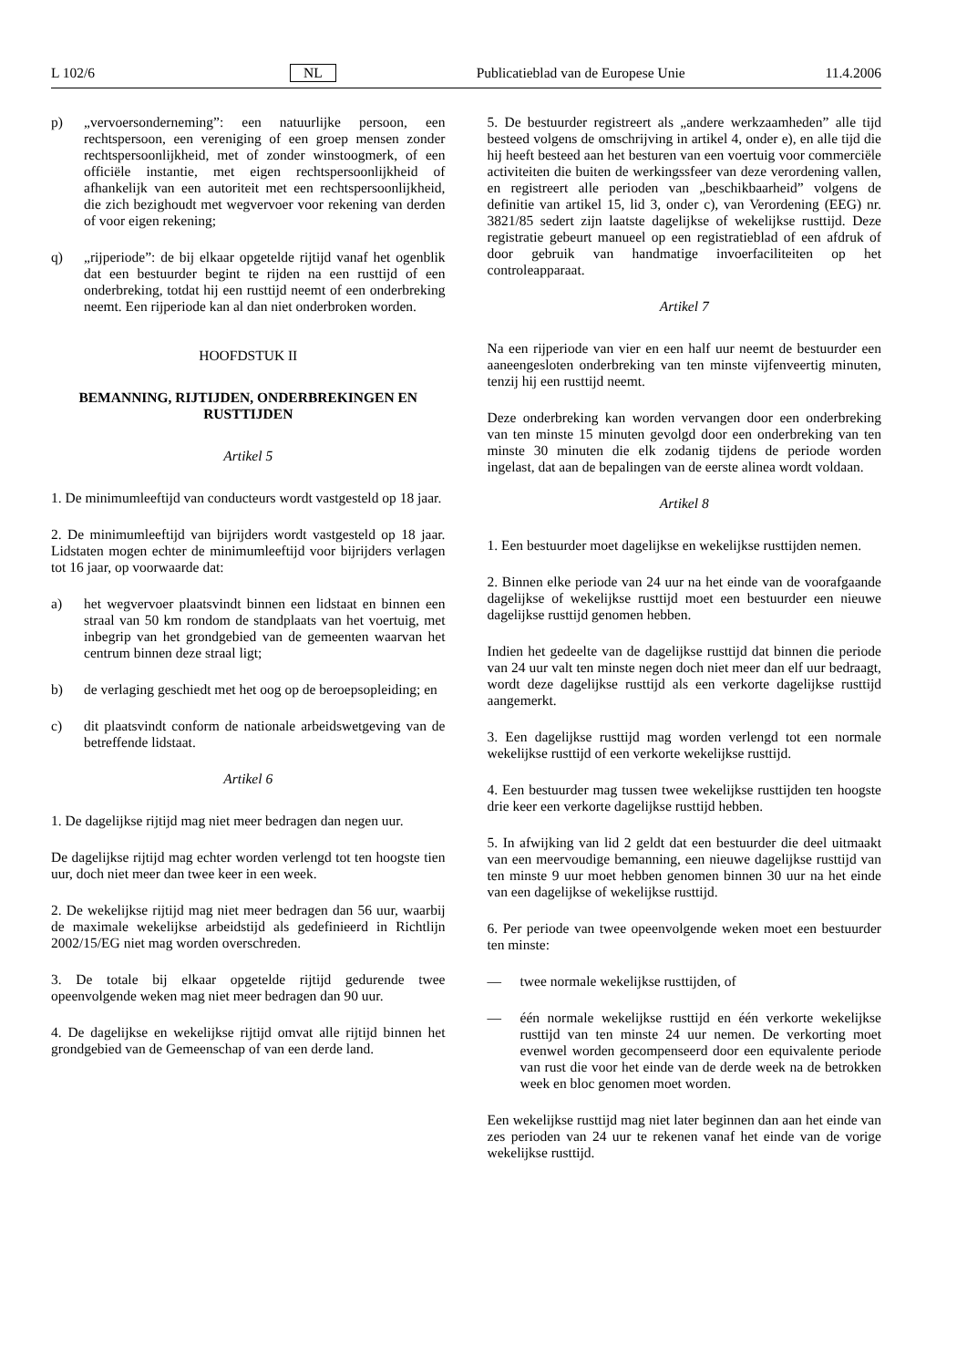L 102/6 NL Publicatieblad van de Europese Unie 11.4.2006
p) „vervoersonderneming”: een natuurlijke persoon, een rechtspersoon, een vereniging of een groep mensen zonder rechtspersoonlijkheid, met of zonder winstoogmerk, of een officiële instantie, met eigen rechtspersoonlijkheid of afhankelijk van een autoriteit met een rechtspersoonlijkheid, die zich bezighoudt met wegvervoer voor rekening van derden of voor eigen rekening;
q) „rijperiode”: de bij elkaar opgetelde rijtijd vanaf het ogenblik dat een bestuurder begint te rijden na een rusttijd of een onderbreking, totdat hij een rusttijd neemt of een onderbreking neemt. Een rijperiode kan al dan niet onderbroken worden.
HOOFDSTUK II
BEMANNING, RIJTIJDEN, ONDERBREKINGEN EN RUSTTIJDEN
Artikel 5
1. De minimumleeftijd van conducteurs wordt vastgesteld op 18 jaar.
2. De minimumleeftijd van bijrijders wordt vastgesteld op 18 jaar. Lidstaten mogen echter de minimumleeftijd voor bijrijders verlagen tot 16 jaar, op voorwaarde dat:
a) het wegvervoer plaatsvindt binnen een lidstaat en binnen een straal van 50 km rondom de standplaats van het voertuig, met inbegrip van het grondgebied van de gemeenten waarvan het centrum binnen deze straal ligt;
b) de verlaging geschiedt met het oog op de beroepsopleiding; en
c) dit plaatsvindt conform de nationale arbeidswetgeving van de betreffende lidstaat.
Artikel 6
1. De dagelijkse rijtijd mag niet meer bedragen dan negen uur.
De dagelijkse rijtijd mag echter worden verlengd tot ten hoogste tien uur, doch niet meer dan twee keer in een week.
2. De wekelijkse rijtijd mag niet meer bedragen dan 56 uur, waarbij de maximale wekelijkse arbeidstijd als gedefinieerd in Richtlijn 2002/15/EG niet mag worden overschreden.
3. De totale bij elkaar opgetelde rijtijd gedurende twee opeenvolgende weken mag niet meer bedragen dan 90 uur.
4. De dagelijkse en wekelijkse rijtijd omvat alle rijtijd binnen het grondgebied van de Gemeenschap of van een derde land.
5. De bestuurder registreert als „andere werkzaamheden” alle tijd besteed volgens de omschrijving in artikel 4, onder e), en alle tijd die hij heeft besteed aan het besturen van een voertuig voor commerciële activiteiten die buiten de werkingssfeer van deze verordening vallen, en registreert alle perioden van „beschikbaarheid” volgens de definitie van artikel 15, lid 3, onder c), van Verordening (EEG) nr. 3821/85 sedert zijn laatste dagelijkse of wekelijkse rusttijd. Deze registratie gebeurt manueel op een registratieblad of een afdruk of door gebruik van handmatige invoerfaciliteiten op het controleapparaat.
Artikel 7
Na een rijperiode van vier en een half uur neemt de bestuurder een aaneengesloten onderbreking van ten minste vijfenveertig minuten, tenzij hij een rusttijd neemt.
Deze onderbreking kan worden vervangen door een onderbreking van ten minste 15 minuten gevolgd door een onderbreking van ten minste 30 minuten die elk zodanig tijdens de periode worden ingelast, dat aan de bepalingen van de eerste alinea wordt voldaan.
Artikel 8
1. Een bestuurder moet dagelijkse en wekelijkse rusttijden nemen.
2. Binnen elke periode van 24 uur na het einde van de voorafgaande dagelijkse of wekelijkse rusttijd moet een bestuurder een nieuwe dagelijkse rusttijd genomen hebben.
Indien het gedeelte van de dagelijkse rusttijd dat binnen die periode van 24 uur valt ten minste negen doch niet meer dan elf uur bedraagt, wordt deze dagelijkse rusttijd als een verkorte dagelijkse rusttijd aangemerkt.
3. Een dagelijkse rusttijd mag worden verlengd tot een normale wekelijkse rusttijd of een verkorte wekelijkse rusttijd.
4. Een bestuurder mag tussen twee wekelijkse rusttijden ten hoogste drie keer een verkorte dagelijkse rusttijd hebben.
5. In afwijking van lid 2 geldt dat een bestuurder die deel uitmaakt van een meervoudige bemanning, een nieuwe dagelijkse rusttijd van ten minste 9 uur moet hebben genomen binnen 30 uur na het einde van een dagelijkse of wekelijkse rusttijd.
6. Per periode van twee opeenvolgende weken moet een bestuurder ten minste:
— twee normale wekelijkse rusttijden, of
— één normale wekelijkse rusttijd en één verkorte wekelijkse rusttijd van ten minste 24 uur nemen. De verkorting moet evenwel worden gecompenseerd door een equivalente periode van rust die voor het einde van de derde week na de betrokken week en bloc genomen moet worden.
Een wekelijkse rusttijd mag niet later beginnen dan aan het einde van zes perioden van 24 uur te rekenen vanaf het einde van de vorige wekelijkse rusttijd.